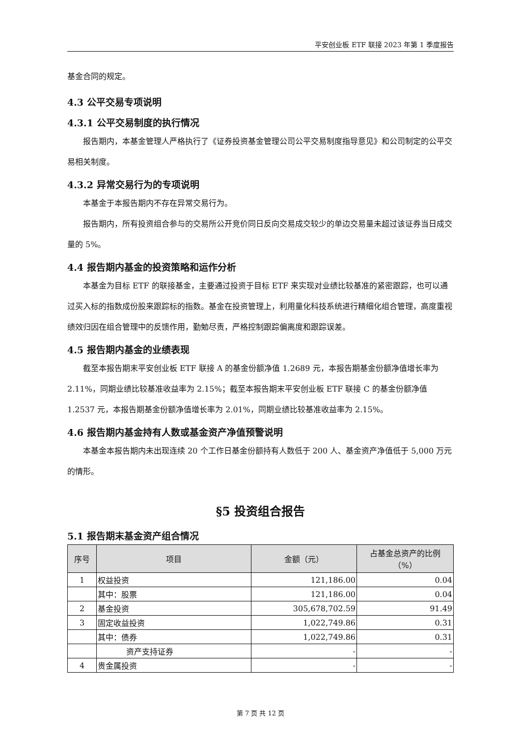平安创业板 ETF 联接 2023 年第 1 季度报告
基金合同的规定。
4.3 公平交易专项说明
4.3.1 公平交易制度的执行情况
报告期内，本基金管理人严格执行了《证券投资基金管理公司公平交易制度指导意见》和公司制定的公平交易相关制度。
4.3.2 异常交易行为的专项说明
本基金于本报告期内不存在异常交易行为。
报告期内，所有投资组合参与的交易所公开竞价同日反向交易成交较少的单边交易量未超过该证券当日成交量的 5%。
4.4 报告期内基金的投资策略和运作分析
本基金为目标 ETF 的联接基金，主要通过投资于目标 ETF 来实现对业绩比较基准的紧密跟踪，也可以通过买入标的指数成份股来跟踪标的指数。基金在投资管理上，利用量化科技系统进行精细化组合管理，高度重视绩效归因在组合管理中的反馈作用，勤勉尽责，严格控制跟踪偏离度和跟踪误差。
4.5 报告期内基金的业绩表现
截至本报告期末平安创业板 ETF 联接 A 的基金份额净值 1.2689 元，本报告期基金份额净值增长率为 2.11%，同期业绩比较基准收益率为 2.15%；截至本报告期末平安创业板 ETF 联接 C 的基金份额净值 1.2537 元，本报告期基金份额净值增长率为 2.01%，同期业绩比较基准收益率为 2.15%。
4.6 报告期内基金持有人数或基金资产净值预警说明
本基金本报告期内未出现连续 20 个工作日基金份额持有人数低于 200 人、基金资产净值低于 5,000 万元的情形。
§5 投资组合报告
5.1 报告期末基金资产组合情况
| 序号 | 项目 | 金额（元） | 占基金总资产的比例 （%） |
| --- | --- | --- | --- |
| 1 | 权益投资 | 121,186.00 | 0.04 |
| | 其中：股票 | 121,186.00 | 0.04 |
| 2 | 基金投资 | 305,678,702.59 | 91.49 |
| 3 | 固定收益投资 | 1,022,749.86 | 0.31 |
| | 其中：债券 | 1,022,749.86 | 0.31 |
| | 资产支持证券 | - | - |
| 4 | 贵金属投资 | - | - |
第 7 页 共 12 页